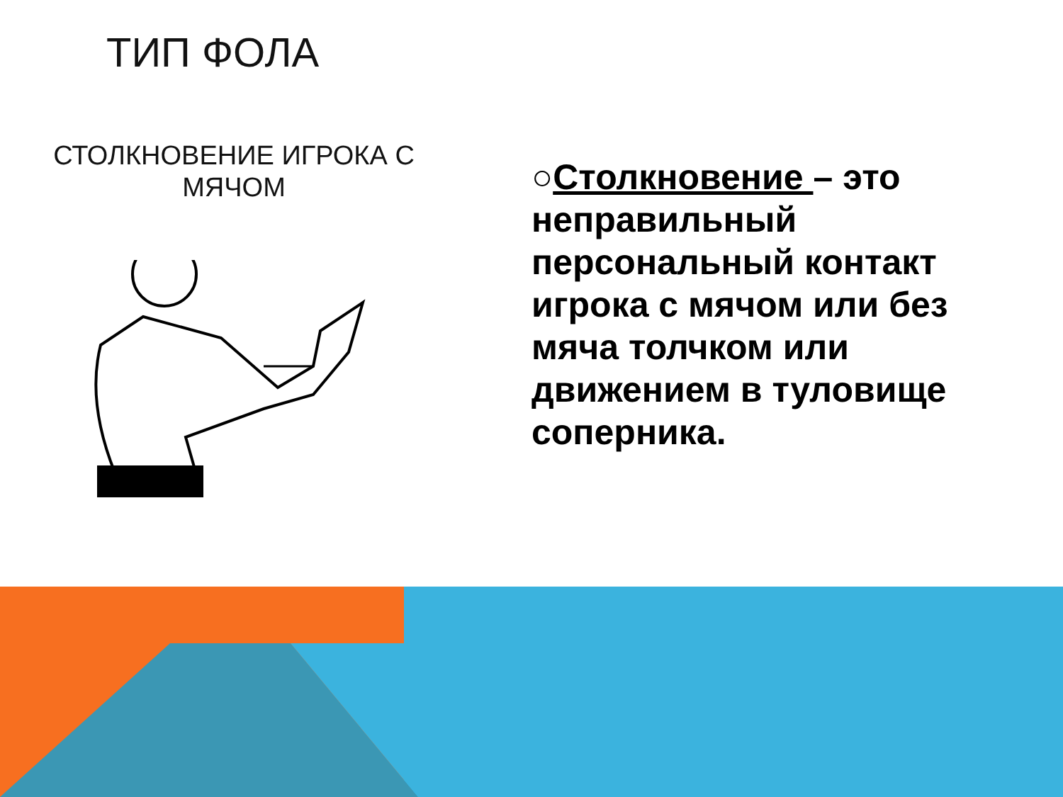ТИП ФОЛА
СТОЛКНОВЕНИЕ ИГРОКА С
МЯЧОМ
○Столкновение – это неправильный персональный контакт игрока с мячом или без мяча толчком или движением в туловище соперника.